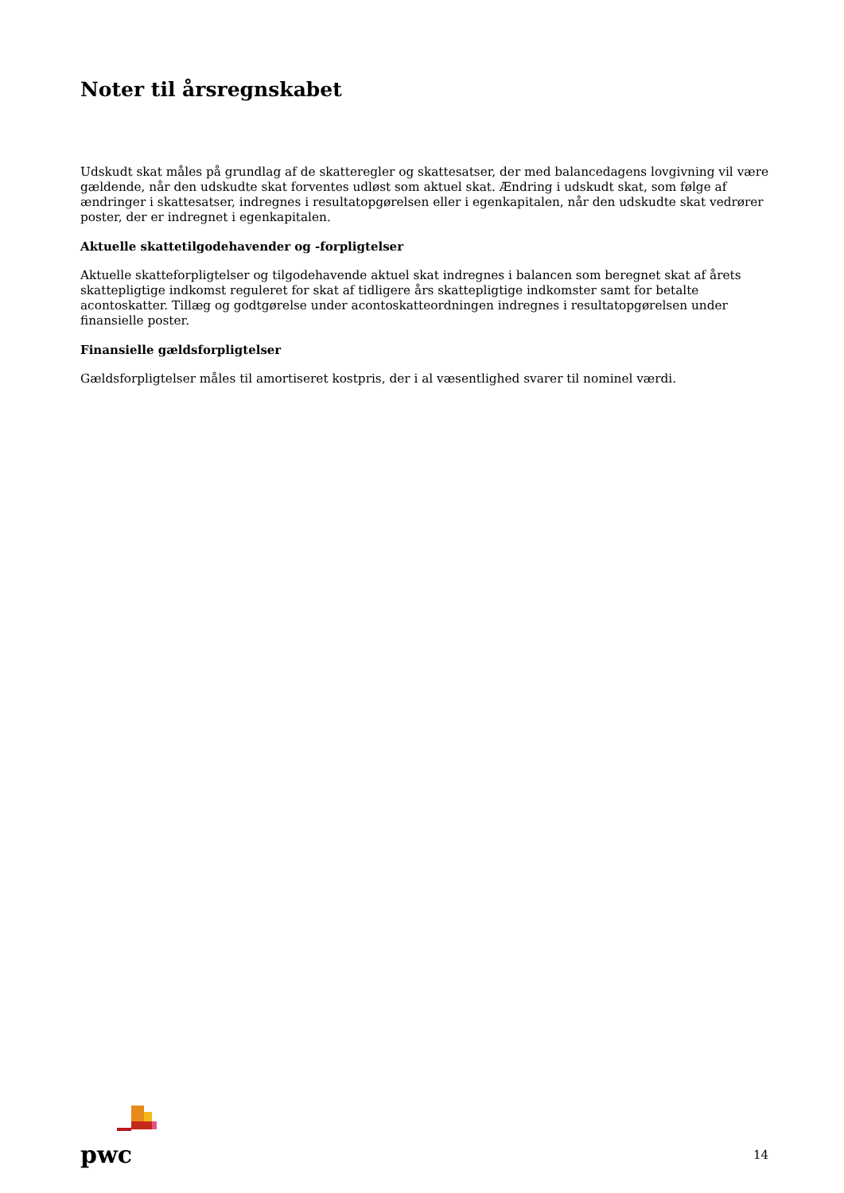Noter til årsregnskabet
Udskudt skat måles på grundlag af de skatteregler og skattesatser, der med balancedagens lovgivning vil være gældende, når den udskudte skat forventes udløst som aktuel skat. Ændring i udskudt skat, som følge af ændringer i skattesatser, indregnes i resultatopgørelsen eller i egenkapitalen, når den udskudte skat vedrører poster, der er indregnet i egenkapitalen.
Aktuelle skattetilgodehavender og -forpligtelser
Aktuelle skatteforpligtelser og tilgodehavende aktuel skat indregnes i balancen som beregnet skat af årets skattepligtige indkomst reguleret for skat af tidligere års skattepligtige indkomster samt for betalte acontoskatter. Tillæg og godtgørelse under acontoskatteordningen indregnes i resultatopgørelsen under finansielle poster.
Finansielle gældsforpligtelser
Gældsforpligtelser måles til amortiseret kostpris, der i al væsentlighed svarer til nominel værdi.
pwc
14